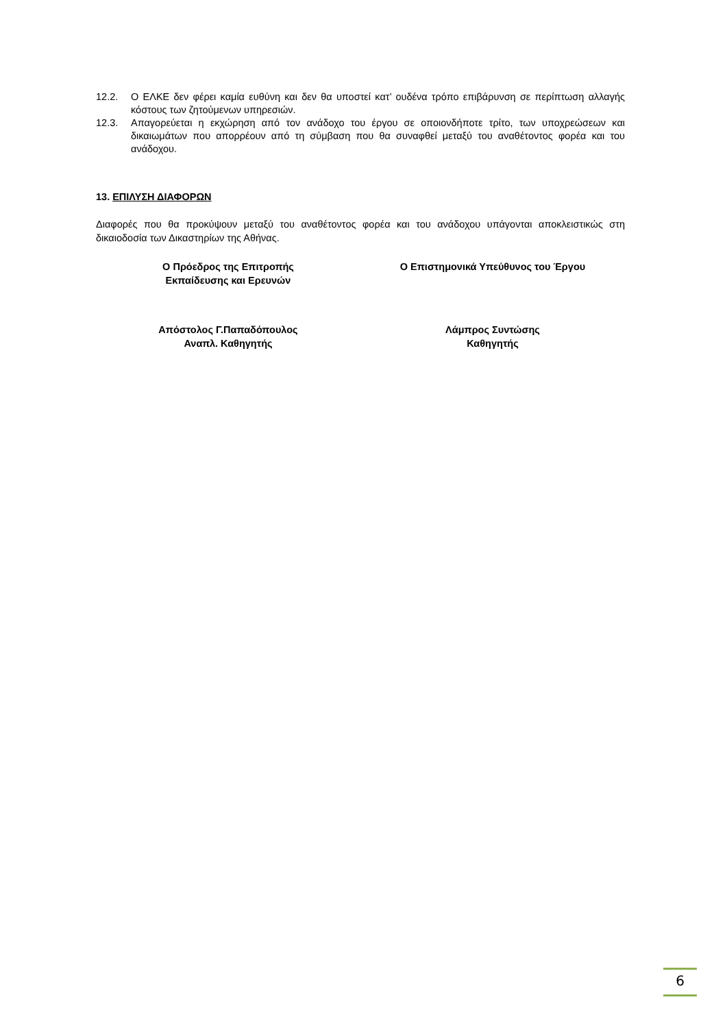12.2. Ο ΕΛΚΕ δεν φέρει καμία ευθύνη και δεν θα υποστεί κατ’ ουδένα τρόπο επιβάρυνση σε περίπτωση αλλαγής κόστους των ζητούμενων υπηρεσιών.
12.3. Απαγορεύεται η εκχώρηση από τον ανάδοχο του έργου σε οποιονδήποτε τρίτο, των υποχρεώσεων και δικαιωμάτων που απορρέουν από τη σύμβαση που θα συναφθεί μεταξύ του αναθέτοντος φορέα και του ανάδοχου.
13. ΕΠΙΛΥΣΗ ΔΙΑΦΟΡΩΝ
Διαφορές που θα προκύψουν μεταξύ του αναθέτοντος φορέα και του ανάδοχου υπάγονται αποκλειστικώς στη δικαιοδοσία των Δικαστηρίων της Αθήνας.
Ο Πρόεδρος της Επιτροπής
Εκπαίδευσης και Ερευνών
Ο Επιστημονικά Υπεύθυνος του Έργου
Απόστολος Γ.Παπαδόπουλος
Αναπλ. Καθηγητής
Λάμπρος Συντώσης
Καθηγητής
6